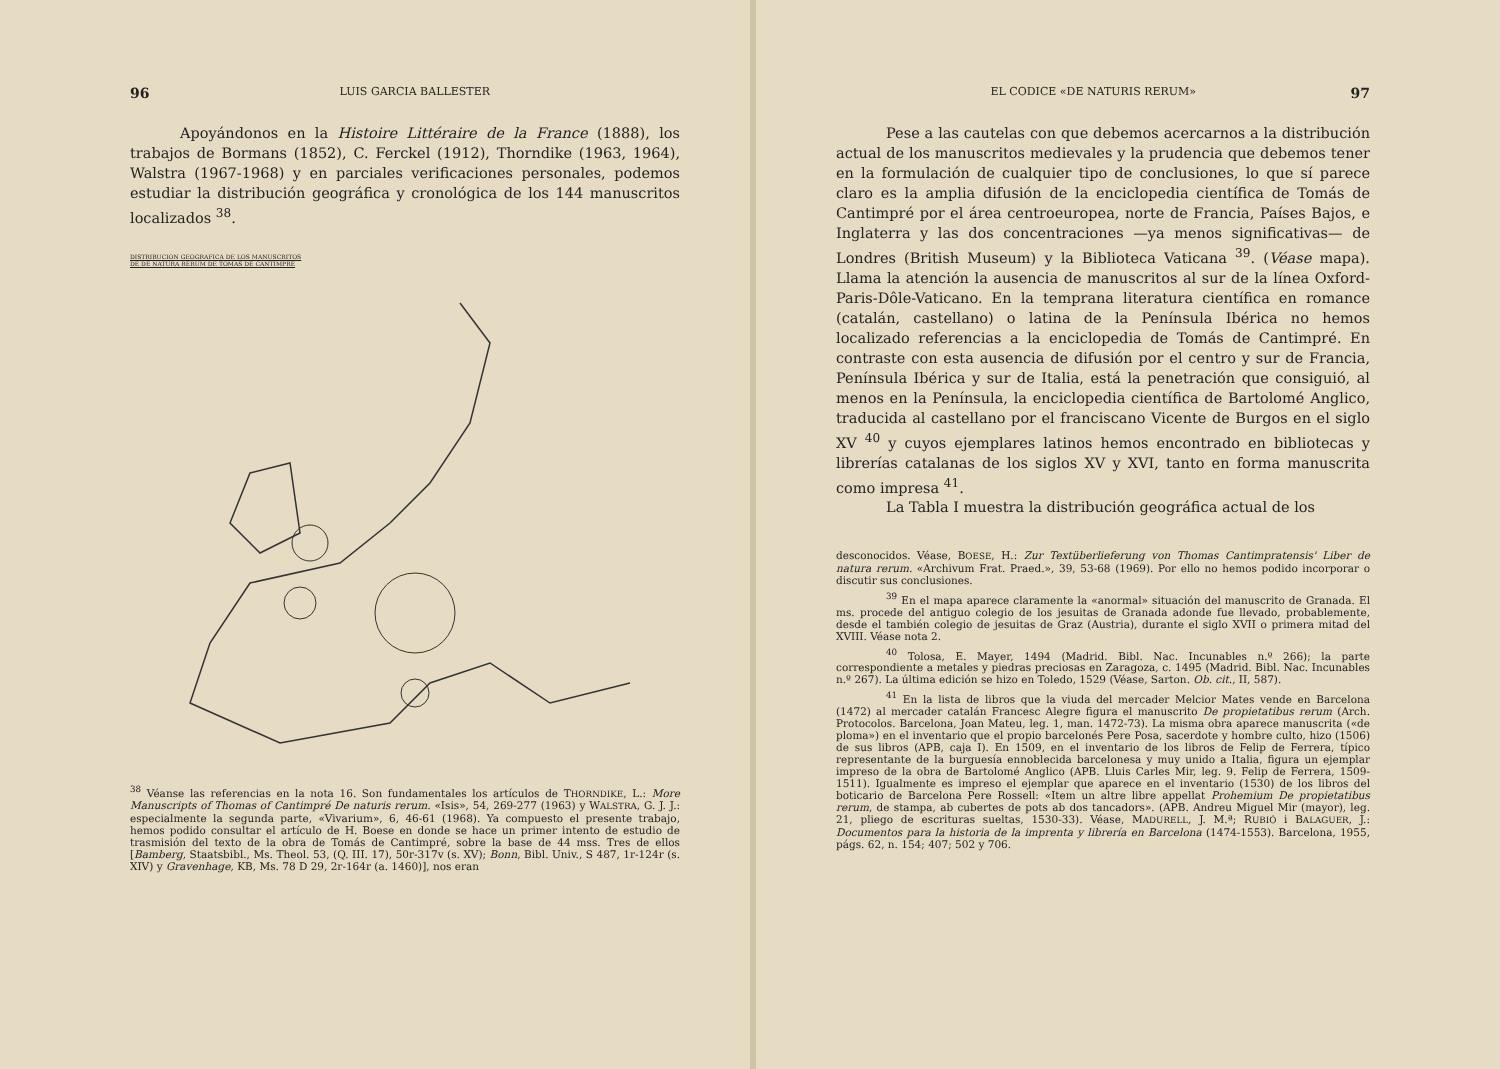96 LUIS GARCIA BALLESTER
Apoyándonos en la Histoire Littéraire de la France (1888), los trabajos de Bormans (1852), C. Ferckel (1912), Thorndike (1963, 1964), Walstra (1967-1968) y en parciales verificaciones personales, podemos estudiar la distribución geográfica y cronológica de los 144 manuscritos localizados <sup>38</sup>.
DISTRIBUCION GEOGRAFICA DE LOS MANUSCRITOS DE DE NATURA RERUM DE TOMAS DE CANTIMPRE
<sup>38</sup> Véanse las referencias en la nota 16. Son fundamentales los artículos de THORNDIKE, L.: More Manuscripts of Thomas of Cantimpré De naturis rerum. «Isis», 54, 269-277 (1963) y WALSTRA, G. J. J.: especialmente la segunda parte, «Vivarium», 6, 46-61 (1968). Ya compuesto el presente trabajo, hemos podido consultar el artículo de H. Boese en donde se hace un primer intento de estudio de trasmisión del texto de la obra de Tomás de Cantimpré, sobre la base de 44 mss. Tres de ellos [Bamberg, Staatsbibl., Ms. Theol. 53, (Q. III. 17), 50r-317v (s. XV); Bonn, Bibl. Univ., S 487, 1r-124r (s. XIV) y Gravenhage, KB, Ms. 78 D 29, 2r-164r (a. 1460)], nos eran
EL CODICE «DE NATURIS RERUM» 97
Pese a las cautelas con que debemos acercarnos a la distribución actual de los manuscritos medievales y la prudencia que debemos tener en la formulación de cualquier tipo de conclusiones, lo que sí parece claro es la amplia difusión de la enciclopedia científica de Tomás de Cantimpré por el área centroeuropea, norte de Francia, Países Bajos, e Inglaterra y las dos concentraciones —ya menos significativas— de Londres (British Museum) y la Biblioteca Vaticana <sup>39</sup>. (Véase mapa). Llama la atención la ausencia de manuscritos al sur de la línea Oxford-Paris-Dôle-Vaticano. En la temprana literatura científica en romance (catalán, castellano) o latina de la Península Ibérica no hemos localizado referencias a la enciclopedia de Tomás de Cantimpré. En contraste con esta ausencia de difusión por el centro y sur de Francia, Península Ibérica y sur de Italia, está la penetración que consiguió, al menos en la Península, la enciclopedia científica de Bartolomé Anglico, traducida al castellano por el franciscano Vicente de Burgos en el siglo XV <sup>40</sup> y cuyos ejemplares latinos hemos encontrado en bibliotecas y librerías catalanas de los siglos XV y XVI, tanto en forma manuscrita como impresa <sup>41</sup>.
La Tabla I muestra la distribución geográfica actual de los
desconocidos. Véase, BOESE, H.: Zur Textüberlieferung von Thomas Cantimpratensis' Liber de natura rerum. «Archivum Frat. Praed.», 39, 53-68 (1969). Por ello no hemos podido incorporar o discutir sus conclusiones.
<sup>39</sup> En el mapa aparece claramente la «anormal» situación del manuscrito de Granada. El ms. procede del antiguo colegio de los jesuitas de Granada adonde fue llevado, probablemente, desde el también colegio de jesuitas de Graz (Austria), durante el siglo XVII o primera mitad del XVIII. Véase nota 2.
<sup>40</sup> Tolosa, E. Mayer, 1494 (Madrid. Bibl. Nac. Incunables n.º 266); la parte correspondiente a metales y piedras preciosas en Zaragoza, c. 1495 (Madrid. Bibl. Nac. Incunables n.º 267). La última edición se hizo en Toledo, 1529 (Véase, Sarton. Ob. cit., II, 587).
<sup>41</sup> En la lista de libros que la viuda del mercader Melcior Mates vende en Barcelona (1472) al mercader catalán Francesc Alegre figura el manuscrito De propietatibus rerum (Arch. Protocolos. Barcelona, Joan Mateu, leg. 1, man. 1472-73). La misma obra aparece manuscrita («de ploma») en el inventario que el propio barcelonés Pere Posa, sacerdote y hombre culto, hizo (1506) de sus libros (APB, caja I). En 1509, en el inventario de los libros de Felip de Ferrera, típico representante de la burguesía ennoblecida barcelonesa y muy unido a Italia, figura un ejemplar impreso de la obra de Bartolomé Anglico (APB. Lluis Carles Mir, leg. 9. Felip de Ferrera, 1509-1511). Igualmente es impreso el ejemplar que aparece en el inventario (1530) de los libros del boticario de Barcelona Pere Rossell: «Item un altre libre appellat Prohemium De propietatibus rerum, de stampa, ab cubertes de pots ab dos tancadors». (APB. Andreu Miguel Mir (mayor), leg. 21, pliego de escrituras sueltas, 1530-33). Véase, MADURELL, J. M.ª; RUBIÓ i BALAGUER, J.: Documentos para la historia de la imprenta y librería en Barcelona (1474-1553). Barcelona, 1955, págs. 62, n. 154; 407; 502 y 706.